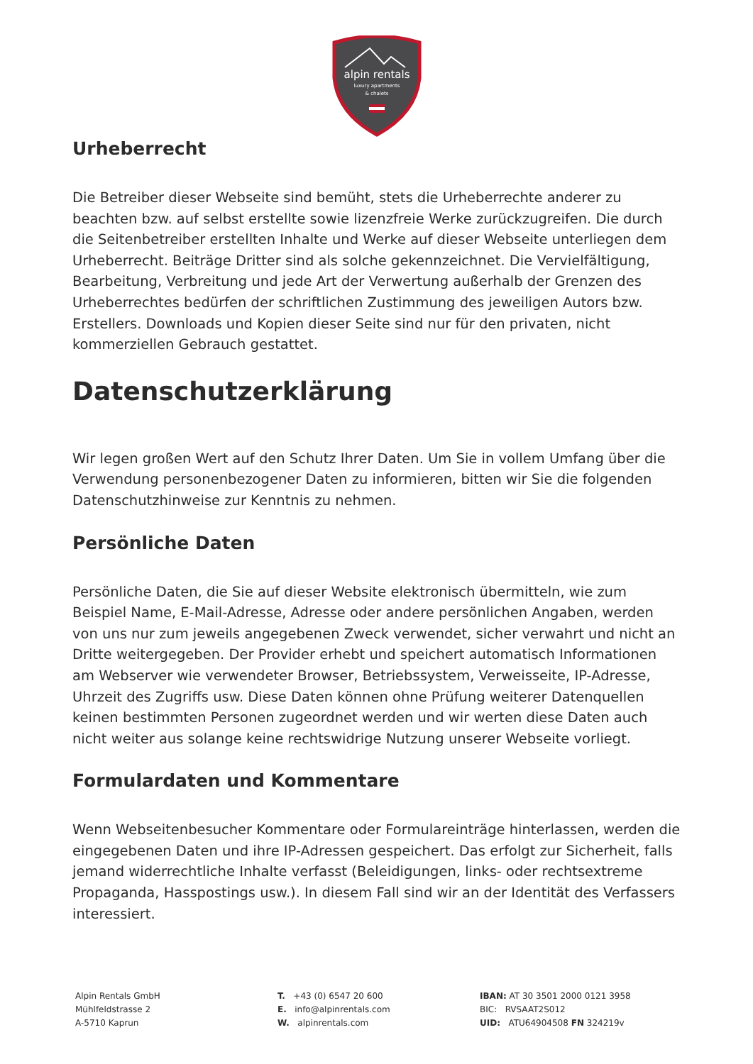alpin rentals
luxury apartments
& chalets
Urheberrecht
Die Betreiber dieser Webseite sind bemüht, stets die Urheberrechte anderer zu beachten bzw. auf selbst erstellte sowie lizenzfreie Werke zurückzugreifen. Die durch die Seitenbetreiber erstellten Inhalte und Werke auf dieser Webseite unterliegen dem Urheberrecht. Beiträge Dritter sind als solche gekennzeichnet. Die Vervielfältigung, Bearbeitung, Verbreitung und jede Art der Verwertung außerhalb der Grenzen des Urheberrechtes bedürfen der schriftlichen Zustimmung des jeweiligen Autors bzw. Erstellers. Downloads und Kopien dieser Seite sind nur für den privaten, nicht kommerziellen Gebrauch gestattet.
Datenschutzerklärung
Wir legen großen Wert auf den Schutz Ihrer Daten. Um Sie in vollem Umfang über die Verwendung personenbezogener Daten zu informieren, bitten wir Sie die folgenden Datenschutzhinweise zur Kenntnis zu nehmen.
Persönliche Daten
Persönliche Daten, die Sie auf dieser Website elektronisch übermitteln, wie zum Beispiel Name, E-Mail-Adresse, Adresse oder andere persönlichen Angaben, werden von uns nur zum jeweils angegebenen Zweck verwendet, sicher verwahrt und nicht an Dritte weitergegeben. Der Provider erhebt und speichert automatisch Informationen am Webserver wie verwendeter Browser, Betriebssystem, Verweisseite, IP-Adresse, Uhrzeit des Zugriffs usw. Diese Daten können ohne Prüfung weiterer Datenquellen keinen bestimmten Personen zugeordnet werden und wir werten diese Daten auch nicht weiter aus solange keine rechtswidrige Nutzung unserer Webseite vorliegt.
Formulardaten und Kommentare
Wenn Webseitenbesucher Kommentare oder Formulareinträge hinterlassen, werden die eingegebenen Daten und ihre IP-Adressen gespeichert. Das erfolgt zur Sicherheit, falls jemand widerrechtliche Inhalte verfasst (Beleidigungen, links- oder rechtsextreme Propaganda, Hasspostings usw.). In diesem Fall sind wir an der Identität des Verfassers interessiert.
Alpin Rentals GmbH
Mühlfeldstrasse 2
A-5710 Kaprun
T. +43 (0) 6547 20 600
E. info@alpinrentals.com
W. alpinrentals.com
IBAN: AT 30 3501 2000 0121 3958
BIC: RVSAAT2S012
UID: ATU64904508 FN 324219v